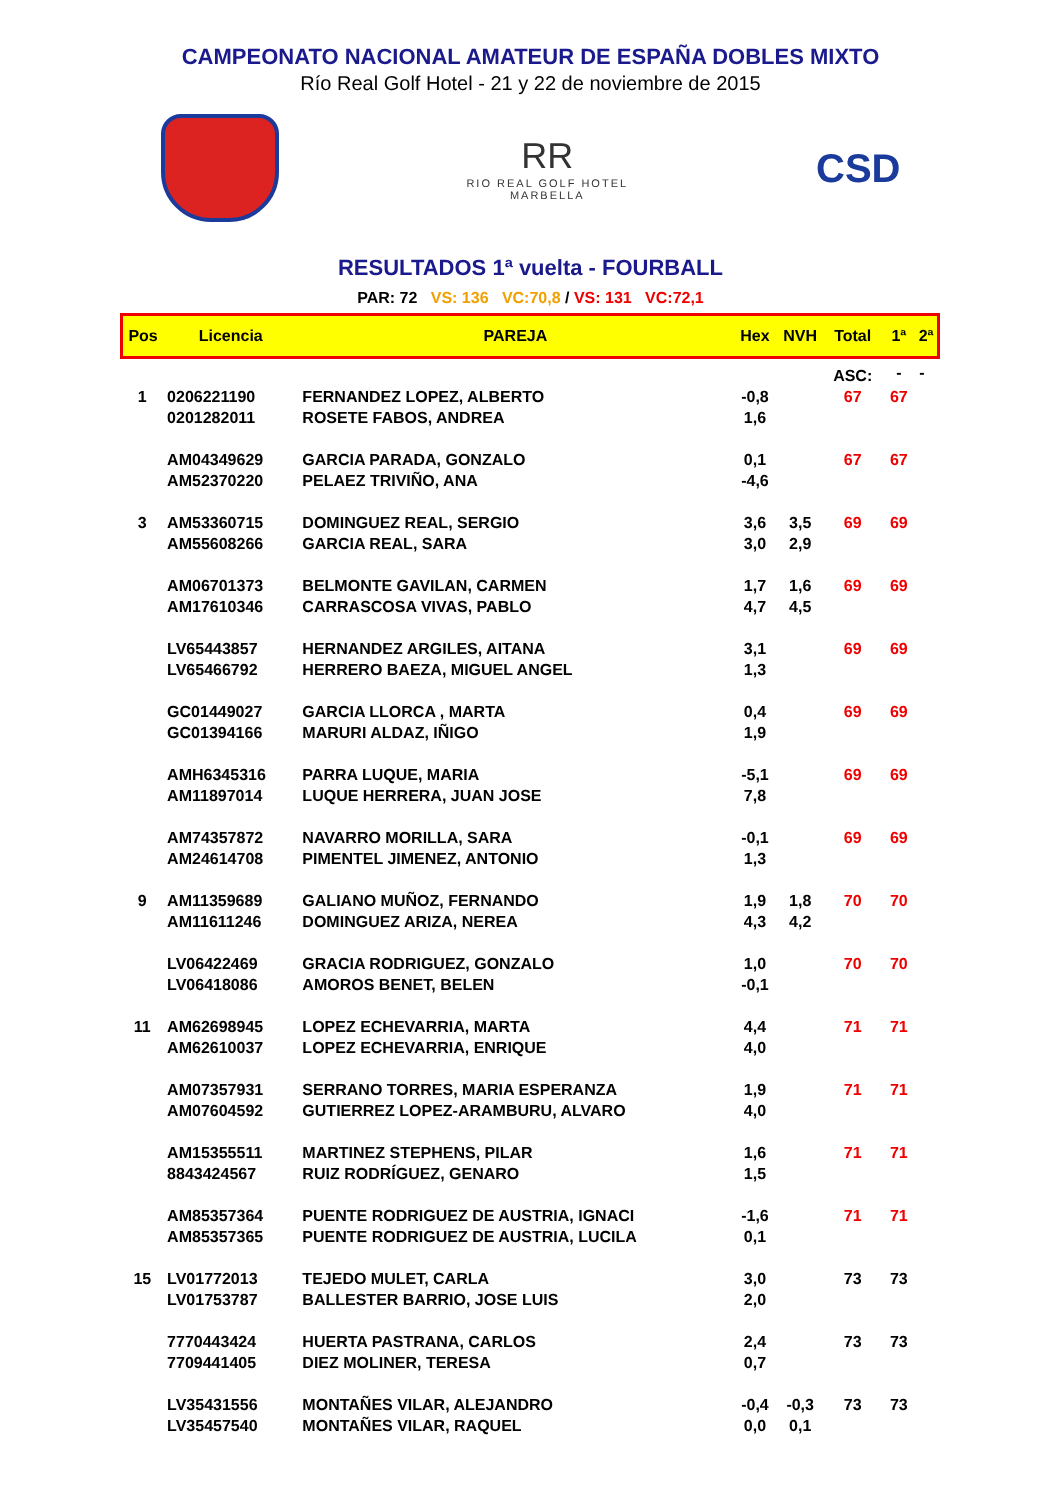CAMPEONATO NACIONAL AMATEUR DE ESPAÑA DOBLES MIXTO
Río Real Golf Hotel - 21 y 22 de noviembre de 2015
RR
RIO REAL GOLF HOTEL
MARBELLA
CSD
RESULTADOS 1ª vuelta - FOURBALL
PAR: 72 VS: 136 VC:70,8 / VS: 131 VC:72,1
| Pos | Licencia | PAREJA | Hex | NVH | Total | 1ª | 2ª |
| --- | --- | --- | --- | --- | --- | --- | --- |
| | | | | | ASC: | - | - |
| 1 | 0206221190 | FERNANDEZ LOPEZ, ALBERTO | -0,8 | | 67 | 67 | |
| | 0201282011 | ROSETE FABOS, ANDREA | 1,6 | | | | |
| | AM04349629 | GARCIA PARADA, GONZALO | 0,1 | | 67 | 67 | |
| | AM52370220 | PELAEZ TRIVIÑO, ANA | -4,6 | | | | |
| 3 | AM53360715 | DOMINGUEZ REAL, SERGIO | 3,6 | 3,5 | 69 | 69 | |
| | AM55608266 | GARCIA REAL, SARA | 3,0 | 2,9 | | | |
| | AM06701373 | BELMONTE GAVILAN, CARMEN | 1,7 | 1,6 | 69 | 69 | |
| | AM17610346 | CARRASCOSA VIVAS, PABLO | 4,7 | 4,5 | | | |
| | LV65443857 | HERNANDEZ ARGILES, AITANA | 3,1 | | 69 | 69 | |
| | LV65466792 | HERRERO BAEZA, MIGUEL ANGEL | 1,3 | | | | |
| | GC01449027 | GARCIA LLORCA , MARTA | 0,4 | | 69 | 69 | |
| | GC01394166 | MARURI ALDAZ, IÑIGO | 1,9 | | | | |
| | AMH6345316 | PARRA LUQUE, MARIA | -5,1 | | 69 | 69 | |
| | AM11897014 | LUQUE HERRERA, JUAN JOSE | 7,8 | | | | |
| | AM74357872 | NAVARRO MORILLA, SARA | -0,1 | | 69 | 69 | |
| | AM24614708 | PIMENTEL JIMENEZ, ANTONIO | 1,3 | | | | |
| 9 | AM11359689 | GALIANO MUÑOZ, FERNANDO | 1,9 | 1,8 | 70 | 70 | |
| | AM11611246 | DOMINGUEZ ARIZA, NEREA | 4,3 | 4,2 | | | |
| | LV06422469 | GRACIA RODRIGUEZ, GONZALO | 1,0 | | 70 | 70 | |
| | LV06418086 | AMOROS BENET, BELEN | -0,1 | | | | |
| 11 | AM62698945 | LOPEZ ECHEVARRIA, MARTA | 4,4 | | 71 | 71 | |
| | AM62610037 | LOPEZ ECHEVARRIA, ENRIQUE | 4,0 | | | | |
| | AM07357931 | SERRANO TORRES, MARIA ESPERANZA | 1,9 | | 71 | 71 | |
| | AM07604592 | GUTIERREZ LOPEZ-ARAMBURU, ALVARO | 4,0 | | | | |
| | AM15355511 | MARTINEZ STEPHENS, PILAR | 1,6 | | 71 | 71 | |
| | 8843424567 | RUIZ RODRÍGUEZ, GENARO | 1,5 | | | | |
| | AM85357364 | PUENTE RODRIGUEZ DE AUSTRIA, IGNACI | -1,6 | | 71 | 71 | |
| | AM85357365 | PUENTE RODRIGUEZ DE AUSTRIA, LUCILA | 0,1 | | | | |
| 15 | LV01772013 | TEJEDO MULET, CARLA | 3,0 | | 73 | 73 | |
| | LV01753787 | BALLESTER BARRIO, JOSE LUIS | 2,0 | | | | |
| | 7770443424 | HUERTA PASTRANA, CARLOS | 2,4 | | 73 | 73 | |
| | 7709441405 | DIEZ MOLINER, TERESA | 0,7 | | | | |
| | LV35431556 | MONTAÑES VILAR, ALEJANDRO | -0,4 | -0,3 | 73 | 73 | |
| | LV35457540 | MONTAÑES VILAR, RAQUEL | 0,0 | 0,1 | | | |